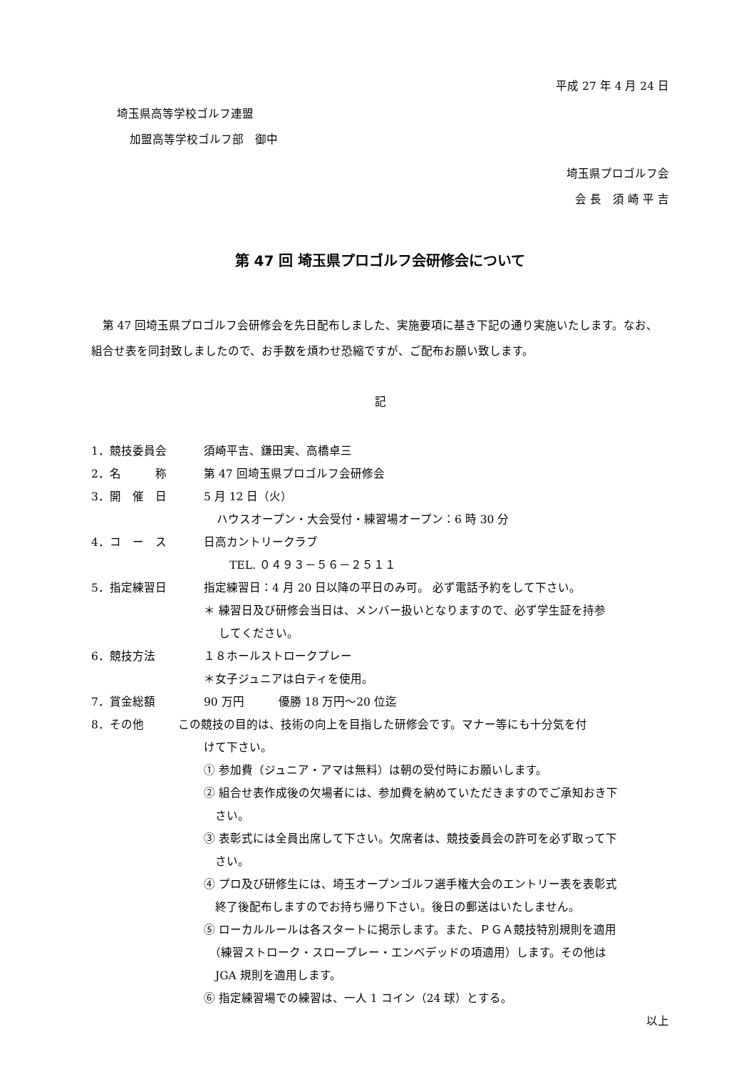平成 27 年 4 月 24 日
埼玉県高等学校ゴルフ連盟
加盟高等学校ゴルフ部　御中
埼玉県プロゴルフ会
会 長　須 崎 平 吉
第 47 回 埼玉県プロゴルフ会研修会について
第 47 回埼玉県プロゴルフ会研修会を先日配布しました、実施要項に基き下記の通り実施いたします。なお、組合せ表を同封致しましたので、お手数を煩わせ恐縮ですが、ご配布お願い致します。
記
1．競技委員会 須崎平吉、鎌田実、高橋卓三
2．名　　　称 第 47 回埼玉県プロゴルフ会研修会
3．開　催　日 5 月 12 日（火）
ハウスオープン・大会受付・練習場オープン：6 時 30 分
4．コ　ー　ス 日高カントリークラブ
TEL. ０４９３－５６－２５１１
5．指定練習日 指定練習日：4 月 20 日以降の平日のみ可。 必ず電話予約をして下さい。
＊ 練習日及び研修会当日は、メンバー扱いとなりますので、必ず学生証を持参
　 してください。
6．競技方法 １８ホールストロークプレー
＊女子ジュニアは白ティを使用。
7．賞金総額 90 万円　　　優勝 18 万円～20 位迄
8．その他 この競技の目的は、技術の向上を目指した研修会です。マナー等にも十分気を付
けて下さい。
① 参加費（ジュニア・アマは無料）は朝の受付時にお願いします。
② 組合せ表作成後の欠場者には、参加費を納めていただきますのでご承知おき下
　さい。
③ 表彰式には全員出席して下さい。欠席者は、競技委員会の許可を必ず取って下
　さい。
④ プロ及び研修生には、埼玉オープンゴルフ選手権大会のエントリー表を表彰式
　終了後配布しますのでお持ち帰り下さい。後日の郵送はいたしません。
⑤ ローカルルールは各スタートに掲示します。また、ＰＧＡ競技特別規則を適用
　（練習ストローク・スロープレー・エンベデッドの項適用）します。その他は
　JGA 規則を適用します。
⑥ 指定練習場での練習は、一人 1 コイン（24 球）とする。
以上